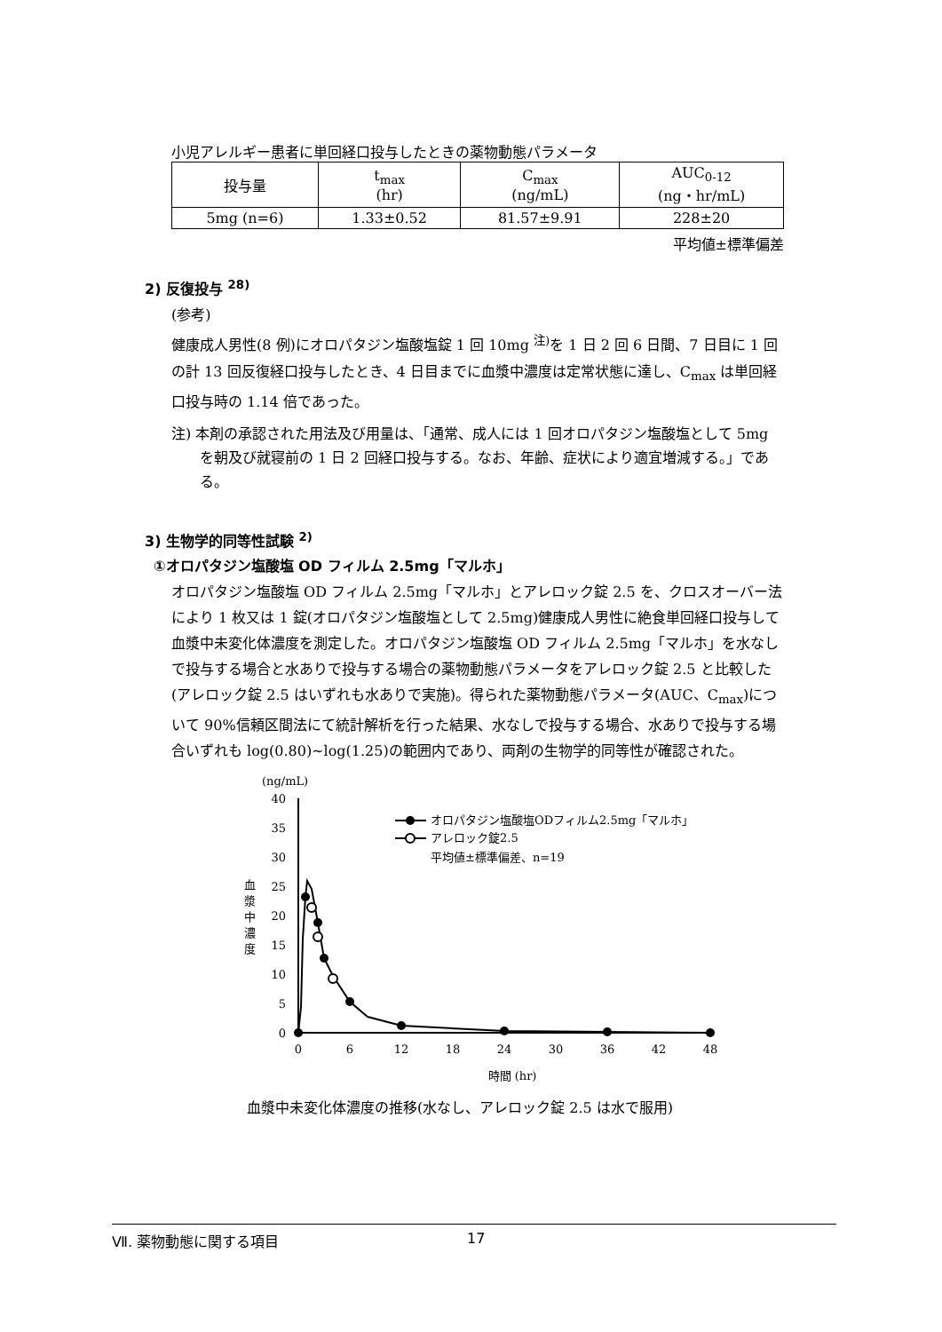小児アレルギー患者に単回経口投与したときの薬物動態パラメータ
| 投与量 | t<sub>max</sub> (hr) | C<sub>max</sub> (ng/mL) | AUC<sub>0-12</sub> (ng・hr/mL) |
| --- | --- | --- | --- |
| 5mg (n=6) | 1.33±0.52 | 81.57±9.91 | 228±20 |
平均値±標準偏差
2) 反復投与 <sup>28)</sup>
(参考)
健康成人男性(8 例)にオロパタジン塩酸塩錠 1 回 10mg <sup>注)</sup>を 1 日 2 回 6 日間、7 日目に 1 回の計 13 回反復経口投与したとき、4 日目までに血漿中濃度は定常状態に達し、C<sub>max</sub> は単回経口投与時の 1.14 倍であった。
注) 本剤の承認された用法及び用量は、「通常、成人には 1 回オロパタジン塩酸塩として 5mg を朝及び就寝前の 1 日 2 回経口投与する。なお、年齢、症状により適宜増減する。」である。
3) 生物学的同等性試験 <sup>2)</sup>
①オロパタジン塩酸塩 OD フィルム 2.5mg「マルホ」
オロパタジン塩酸塩 OD フィルム 2.5mg「マルホ」とアレロック錠 2.5 を、クロスオーバー法により 1 枚又は 1 錠(オロパタジン塩酸塩として 2.5mg)健康成人男性に絶食単回経口投与して血漿中未変化体濃度を測定した。オロパタジン塩酸塩 OD フィルム 2.5mg「マルホ」を水なしで投与する場合と水ありで投与する場合の薬物動態パラメータをアレロック錠 2.5 と比較した(アレロック錠 2.5 はいずれも水ありで実施)。得られた薬物動態パラメータ(AUC、C<sub>max</sub>)について 90%信頼区間法にて統計解析を行った結果、水なしで投与する場合、水ありで投与する場合いずれも log(0.80)~log(1.25)の範囲内であり、両剤の生物学的同等性が確認された。
(ng/mL)
40
35
30
25
20
15
10
5
0
0
6
12
18
24
30
36
42
48
時間 (hr)
血
漿
中
濃
度
オロパタジン塩酸塩ODフィルム2.5mg「マルホ」
アレロック錠2.5
平均値±標準偏差、n=19
血漿中未変化体濃度の推移(水なし、アレロック錠 2.5 は水で服用)
Ⅶ. 薬物動態に関する項目 17